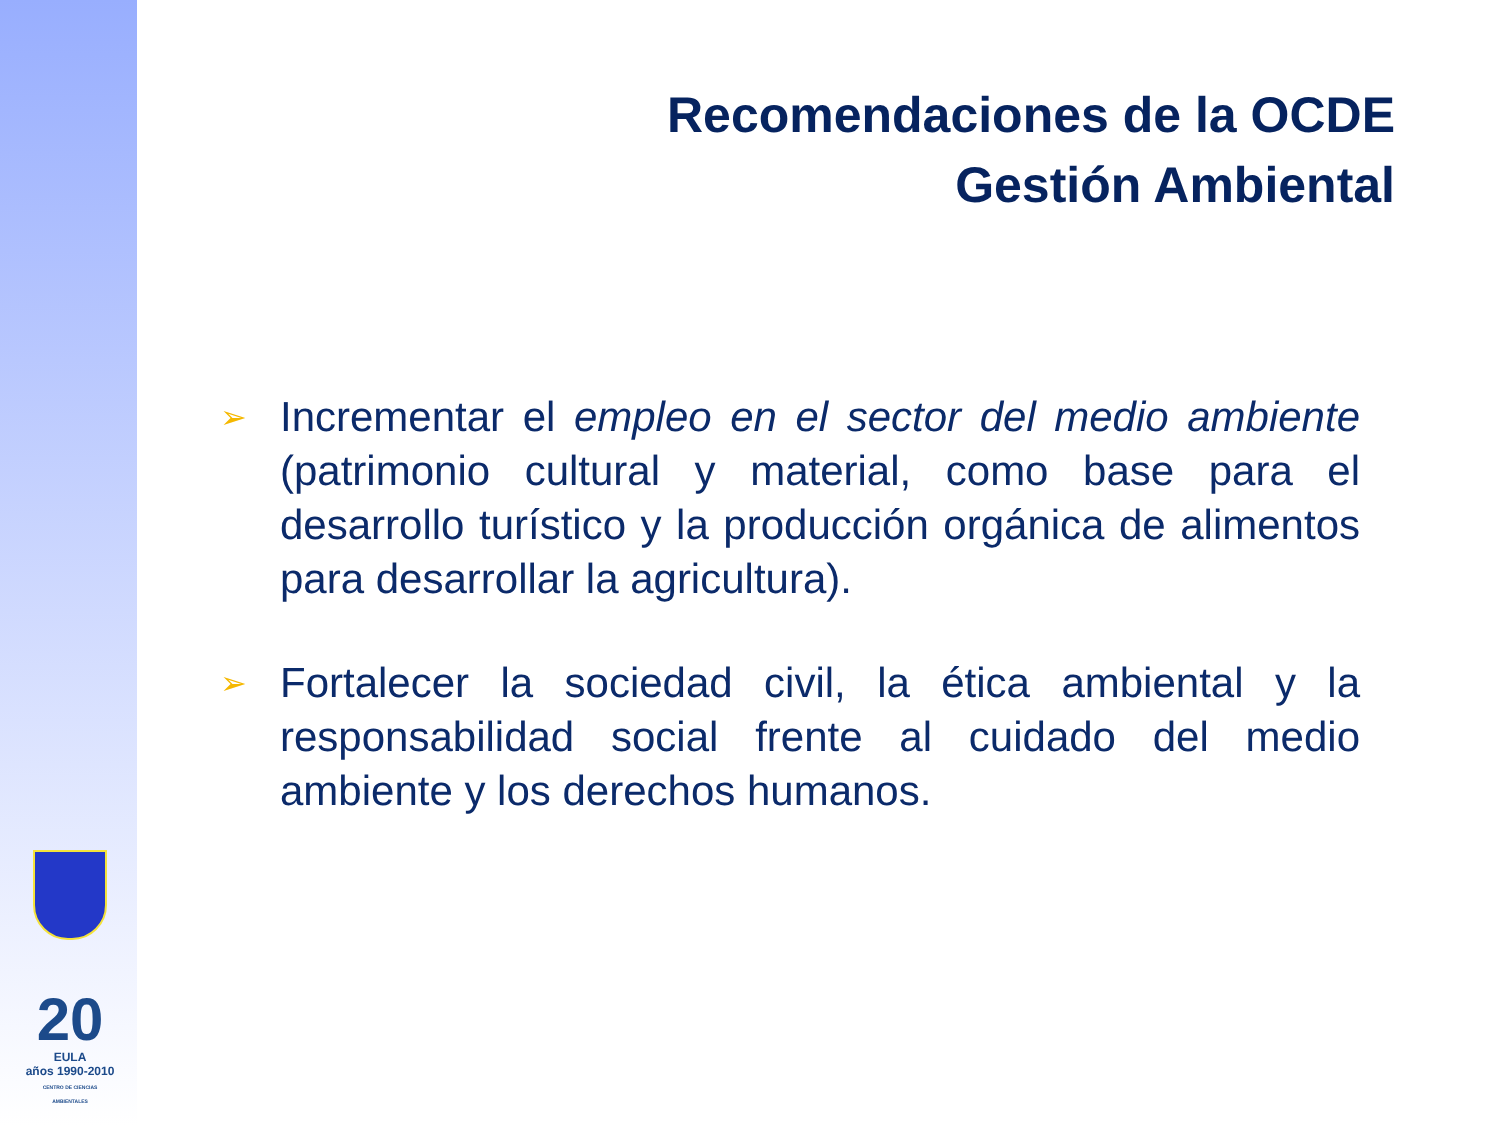20
EULA
años 1990-2010
CENTRO DE CIENCIAS AMBIENTALES
Recomendaciones de la OCDE
Gestión Ambiental
➢
Incrementar el empleo en el sector del medio ambiente (patrimonio cultural y material, como base para el desarrollo turístico y la producción orgánica de alimentos para desarrollar la agricultura).
➢
Fortalecer la sociedad civil, la ética ambiental y la responsabilidad social frente al cuidado del medio ambiente y los derechos humanos.